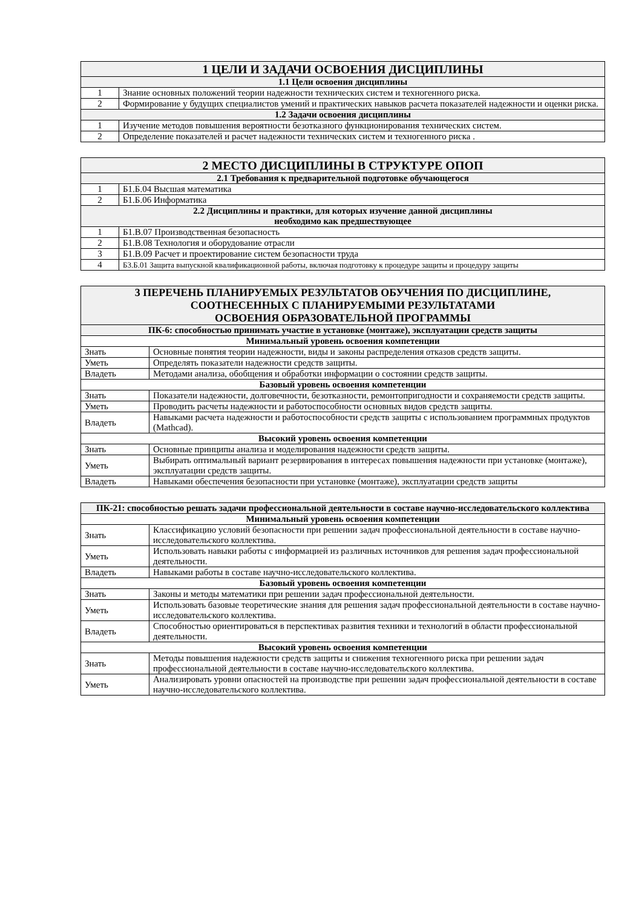| 1 ЦЕЛИ И ЗАДАЧИ ОСВОЕНИЯ ДИСЦИПЛИНЫ | |
| --- | --- |
| 1.1 Цели освоения дисциплины | |
| 1 | Знание основных положений теории надежности технических систем и техногенного риска. |
| 2 | Формирование у будущих специалистов умений и практических навыков расчета показателей надежности и оценки риска. |
| 1.2 Задачи освоения дисциплины | |
| 1 | Изучение методов повышения вероятности безотказного функционирования технических систем. |
| 2 | Определение показателей и расчет надежности технических систем и техногенного риска . |
| 2 МЕСТО ДИСЦИПЛИНЫ В СТРУКТУРЕ ОПОП | |
| --- | --- |
| 2.1 Требования к предварительной подготовке обучающегося | |
| 1 | Б1.Б.04 Высшая математика |
| 2 | Б1.Б.06 Информатика |
| 2.2 Дисциплины и практики, для которых изучение данной дисциплины необходимо как предшествующее | |
| 1 | Б1.В.07 Производственная безопасность |
| 2 | Б1.В.08 Технология и оборудование отрасли |
| 3 | Б1.В.09 Расчет и проектирование систем безопасности труда |
| 4 | Б3.Б.01 Защита выпускной квалификационной работы, включая подготовку к процедуре защиты и процедуру защиты |
| 3 ПЕРЕЧЕНЬ ПЛАНИРУЕМЫХ РЕЗУЛЬТАТОВ ОБУЧЕНИЯ ПО ДИСЦИПЛИНЕ, СООТНЕСЕННЫХ С ПЛАНИРУЕМЫМИ РЕЗУЛЬТАТАМИ ОСВОЕНИЯ ОБРАЗОВАТЕЛЬНОЙ ПРОГРАММЫ | |
| --- | --- |
| ПК-6: способностью принимать участие в установке (монтаже), эксплуатации средств защиты | |
| Минимальный уровень освоения компетенции | |
| Знать | Основные понятия теории надежности, виды и законы распределения отказов средств защиты. |
| Уметь | Определять показатели надежности средств защиты. |
| Владеть | Методами анализа, обобщения и обработки информации о состоянии средств защиты. |
| Базовый уровень освоения компетенции | |
| Знать | Показатели надежности, долговечности, безотказности, ремонтопригодности и сохраняемости средств защиты. |
| Уметь | Проводить расчеты надежности и работоспособности основных видов средств защиты. |
| Владеть | Навыками расчета надежности и работоспособности средств защиты с использованием программных продуктов (Mathcad). |
| Высокий уровень освоения компетенции | |
| Знать | Основные принципы анализа и моделирования надежности средств защиты. |
| Уметь | Выбирать оптимальный вариант резервирования в интересах повышения надежности при установке (монтаже), эксплуатации средств защиты. |
| Владеть | Навыками обеспечения безопасности при установке (монтаже), эксплуатации средств защиты |
| ПК-21: способностью решать задачи профессиональной деятельности в составе научно-исследовательского коллектива | |
| --- | --- |
| Минимальный уровень освоения компетенции | |
| Знать | Классификацию условий безопасности при решении задач профессиональной деятельности в составе научно-исследовательского коллектива. |
| Уметь | Использовать навыки работы с информацией из различных источников для решения задач профессиональной деятельности. |
| Владеть | Навыками работы в составе научно-исследовательского коллектива. |
| Базовый уровень освоения компетенции | |
| Знать | Законы и методы математики при решении задач профессиональной деятельности. |
| Уметь | Использовать базовые теоретические знания для решения задач профессиональной деятельности в составе научно-исследовательского коллектива. |
| Владеть | Способностью ориентироваться в перспективах развития техники и технологий в области профессиональной деятельности. |
| Высокий уровень освоения компетенции | |
| Знать | Методы повышения надежности средств защиты и снижения техногенного риска при решении задач профессиональной деятельности в составе научно-исследовательского коллектива. |
| Уметь | Анализировать уровни опасностей на производстве при решении задач профессиональной деятельности в составе научно-исследовательского коллектива. |